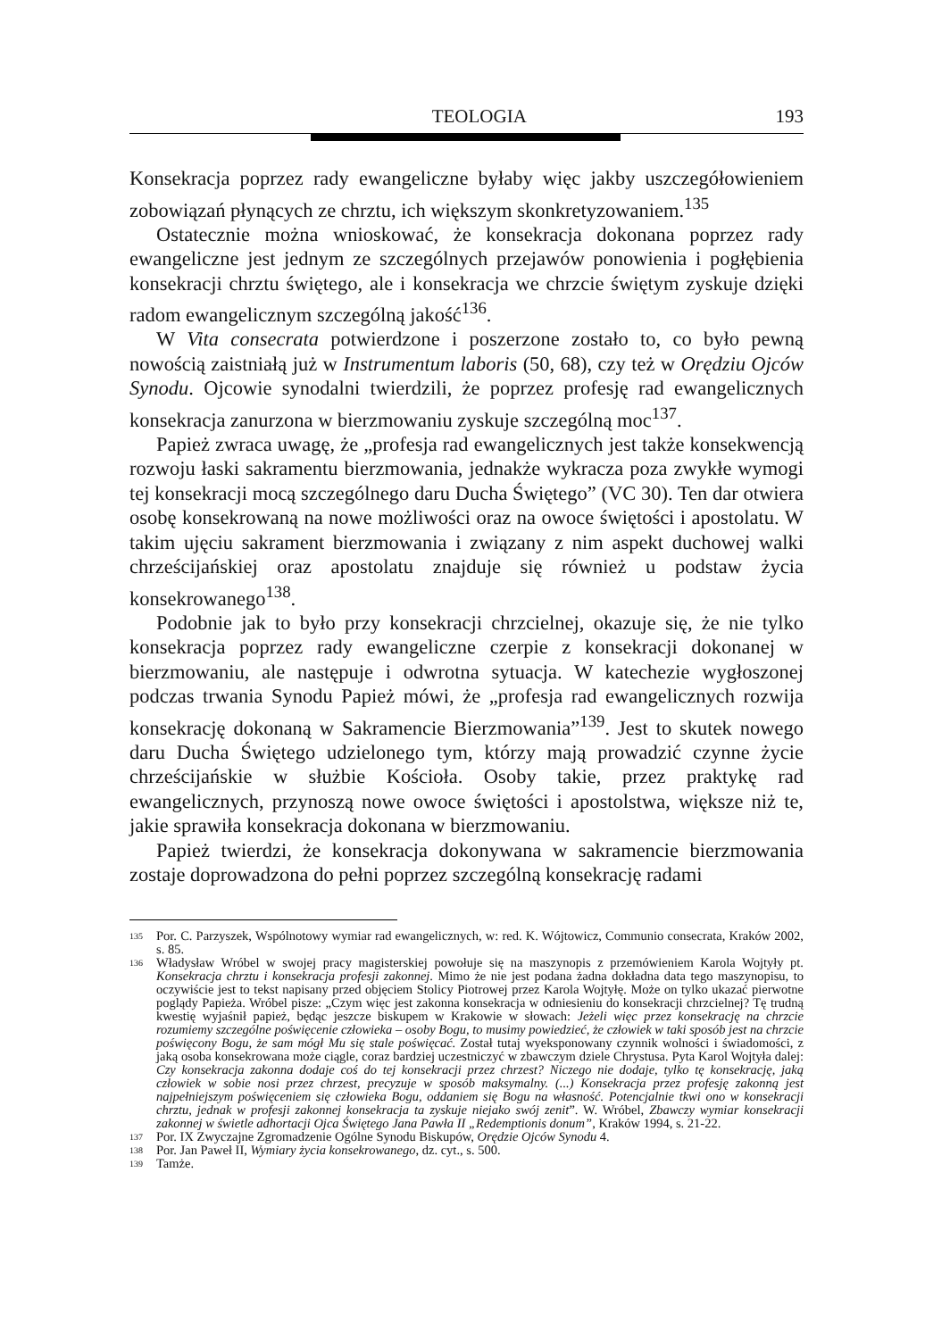TEOLOGIA 193
Konsekracja poprzez rady ewangeliczne byłaby więc jakby uszczegółowieniem zobowiązań płynących ze chrztu, ich większym skonkretyzowaniem.<sup>135</sup>
Ostatecznie można wnioskować, że konsekracja dokonana poprzez rady ewangeliczne jest jednym ze szczególnych przejawów ponowienia i pogłębienia konsekracji chrztu świętego, ale i konsekracja we chrzcie świętym zyskuje dzięki radom ewangelicznym szczególną jakość<sup>136</sup>.
W Vita consecrata potwierdzone i poszerzone zostało to, co było pewną nowością zaistniałą już w Instrumentum laboris (50, 68), czy też w Orędziu Ojców Synodu. Ojcowie synodalni twierdzili, że poprzez profesję rad ewangelicznych konsekracja zanurzona w bierzmowaniu zyskuje szczególną moc<sup>137</sup>.
Papież zwraca uwagę, że „profesja rad ewangelicznych jest także konsekwencją rozwoju łaski sakramentu bierzmowania, jednakże wykracza poza zwykłe wymogi tej konsekracji mocą szczególnego daru Ducha Świętego” (VC 30). Ten dar otwiera osobę konsekrowaną na nowe możliwości oraz na owoce świętości i apostolatu. W takim ujęciu sakrament bierzmowania i związany z nim aspekt duchowej walki chrześcijańskiej oraz apostolatu znajduje się również u podstaw życia konsekrowanego<sup>138</sup>.
Podobnie jak to było przy konsekracji chrzcielnej, okazuje się, że nie tylko konsekracja poprzez rady ewangeliczne czerpie z konsekracji dokonanej w bierzmowaniu, ale następuje i odwrotna sytuacja. W katechezie wygłoszonej podczas trwania Synodu Papież mówi, że „profesja rad ewangelicznych rozwija konsekrację dokonaną w Sakramencie Bierzmowania”<sup>139</sup>. Jest to skutek nowego daru Ducha Świętego udzielonego tym, którzy mają prowadzić czynne życie chrześcijańskie w służbie Kościoła. Osoby takie, przez praktykę rad ewangelicznych, przynoszą nowe owoce świętości i apostolstwa, większe niż te, jakie sprawiła konsekracja dokonana w bierzmowaniu.
Papież twierdzi, że konsekracja dokonywana w sakramencie bierzmowania zostaje doprowadzona do pełni poprzez szczególną konsekrację radami
135 Por. C. Parzyszek, Wspólnotowy wymiar rad ewangelicznych, w: red. K. Wójtowicz, Communio consecrata, Kraków 2002, s. 85.
136 Władysław Wróbel w swojej pracy magisterskiej powołuje się na maszynopis z przemówieniem Karola Wojtyły pt. Konsekracja chrztu i konsekracja profesji zakonnej. Mimo że nie jest podana żadna dokładna data tego maszynopisu, to oczywiście jest to tekst napisany przed objęciem Stolicy Piotrowej przez Karola Wojtyłę. Może on tylko ukazać pierwotne poglądy Papieża. Wróbel pisze: „Czym więc jest zakonna konsekracja w odniesieniu do konsekracji chrzcielnej? Tę trudną kwestię wyjaśnił papież, będąc jeszcze biskupem w Krakowie w słowach: Jeżeli więc przez konsekrację na chrzcie rozumiemy szczególne poświęcenie człowieka – osoby Bogu, to musimy powiedzieć, że człowiek w taki sposób jest na chrzcie poświęcony Bogu, że sam mógł Mu się stale poświęcać. Został tutaj wyeksponowany czynnik wolności i świadomości, z jaką osoba konsekrowana może ciągle, coraz bardziej uczestniczyć w zbawczym dziele Chrystusa. Pyta Karol Wojtyła dalej: Czy konsekracja zakonna dodaje coś do tej konsekracji przez chrzest? Niczego nie dodaje, tylko tę konsekrację, jaką człowiek w sobie nosi przez chrzest, precyzuje w sposób maksymalny. (...) Konsekracja przez profesję zakonną jest najpełniejszym poświęceniem się człowieka Bogu, oddaniem się Bogu na własność. Potencjalnie tkwi ono w konsekracji chrztu, jednak w profesji zakonnej konsekracja ta zyskuje niejako swój zenit”. W. Wróbel, Zbawczy wymiar konsekracji zakonnej w świetle adhortacji Ojca Świętego Jana Pawła II „Redemptionis donum”, Kraków 1994, s. 21-22.
137 Por. IX Zwyczajne Zgromadzenie Ogólne Synodu Biskupów, Orędzie Ojców Synodu 4.
138 Por. Jan Paweł II, Wymiary życia konsekrowanego, dz. cyt., s. 500.
139 Tamże.